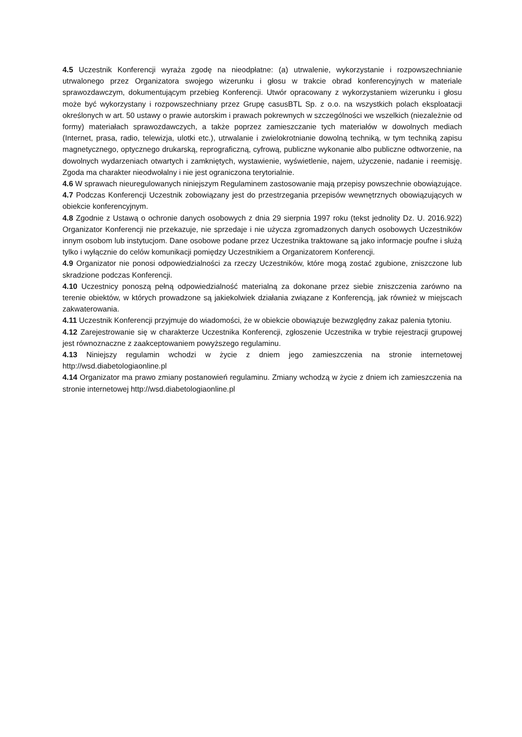4.5 Uczestnik Konferencji wyraża zgodę na nieodpłatne: (a) utrwalenie, wykorzystanie i rozpowszechnianie utrwalonego przez Organizatora swojego wizerunku i głosu w trakcie obrad konferencyjnych w materiale sprawozdawczym, dokumentującym przebieg Konferencji. Utwór opracowany z wykorzystaniem wizerunku i głosu może być wykorzystany i rozpowszechniany przez Grupę casusBTL Sp. z o.o. na wszystkich polach eksploatacji określonych w art. 50 ustawy o prawie autorskim i prawach pokrewnych w szczególności we wszelkich (niezależnie od formy) materiałach sprawozdawczych, a także poprzez zamieszczanie tych materiałów w dowolnych mediach (Internet, prasa, radio, telewizja, ulotki etc.), utrwalanie i zwielokrotnianie dowolną techniką, w tym techniką zapisu magnetycznego, optycznego drukarską, reprograficzną, cyfrową, publiczne wykonanie albo publiczne odtworzenie, na dowolnych wydarzeniach otwartych i zamkniętych, wystawienie, wyświetlenie, najem, użyczenie, nadanie i reemisję. Zgoda ma charakter nieodwołalny i nie jest ograniczona terytorialnie.
4.6 W sprawach nieuregulowanych niniejszym Regulaminem zastosowanie mają przepisy powszechnie obowiązujące.
4.7 Podczas Konferencji Uczestnik zobowiązany jest do przestrzegania przepisów wewnętrznych obowiązujących w obiekcie konferencyjnym.
4.8 Zgodnie z Ustawą o ochronie danych osobowych z dnia 29 sierpnia 1997 roku (tekst jednolity Dz. U. 2016.922) Organizator Konferencji nie przekazuje, nie sprzedaje i nie użycza zgromadzonych danych osobowych Uczestników innym osobom lub instytucjom. Dane osobowe podane przez Uczestnika traktowane są jako informacje poufne i służą tylko i wyłącznie do celów komunikacji pomiędzy Uczestnikiem a Organizatorem Konferencji.
4.9 Organizator nie ponosi odpowiedzialności za rzeczy Uczestników, które mogą zostać zgubione, zniszczone lub skradzione podczas Konferencji.
4.10 Uczestnicy ponoszą pełną odpowiedzialność materialną za dokonane przez siebie zniszczenia zarówno na terenie obiektów, w których prowadzone są jakiekolwiek działania związane z Konferencją, jak również w miejscach zakwaterowania.
4.11 Uczestnik Konferencji przyjmuje do wiadomości, że w obiekcie obowiązuje bezwzględny zakaz palenia tytoniu.
4.12 Zarejestrowanie się w charakterze Uczestnika Konferencji, zgłoszenie Uczestnika w trybie rejestracji grupowej jest równoznaczne z zaakceptowaniem powyższego regulaminu.
4.13 Niniejszy regulamin wchodzi w życie z dniem jego zamieszczenia na stronie internetowej http://wsd.diabetologiaonline.pl
4.14 Organizator ma prawo zmiany postanowień regulaminu. Zmiany wchodzą w życie z dniem ich zamieszczenia na stronie internetowej http://wsd.diabetologiaonline.pl